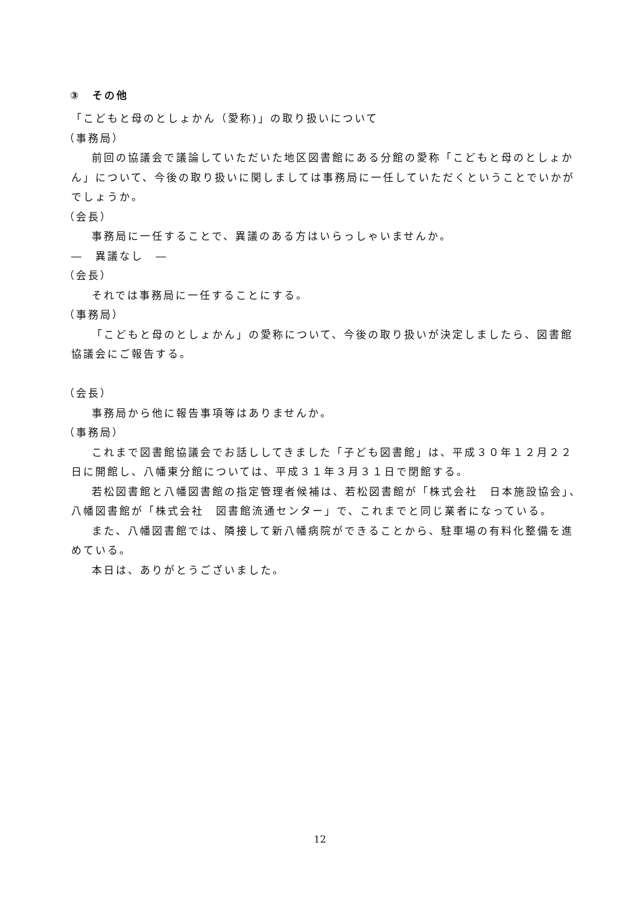③　その他
「こどもと母のとしょかん（愛称)」の取り扱いについて
（事務局）
前回の協議会で議論していただいた地区図書館にある分館の愛称「こどもと母のとしょかん」について、今後の取り扱いに関しましては事務局に一任していただくということでいかがでしょうか。
（会長）
事務局に一任することで、異議のある方はいらっしゃいませんか。
―　異議なし　―
（会長）
それでは事務局に一任することにする。
（事務局）
「こどもと母のとしょかん」の愛称について、今後の取り扱いが決定しましたら、図書館協議会にご報告する。
（会長）
事務局から他に報告事項等はありませんか。
（事務局）
これまで図書館協議会でお話ししてきました「子ども図書館」は、平成３０年１２月２２日に開館し、八幡東分館については、平成３１年３月３１日で閉館する。
若松図書館と八幡図書館の指定管理者候補は、若松図書館が「株式会社　日本施設協会」、八幡図書館が「株式会社　図書館流通センター」で、これまでと同じ業者になっている。
また、八幡図書館では、隣接して新八幡病院ができることから、駐車場の有料化整備を進めている。
本日は、ありがとうございました。
12